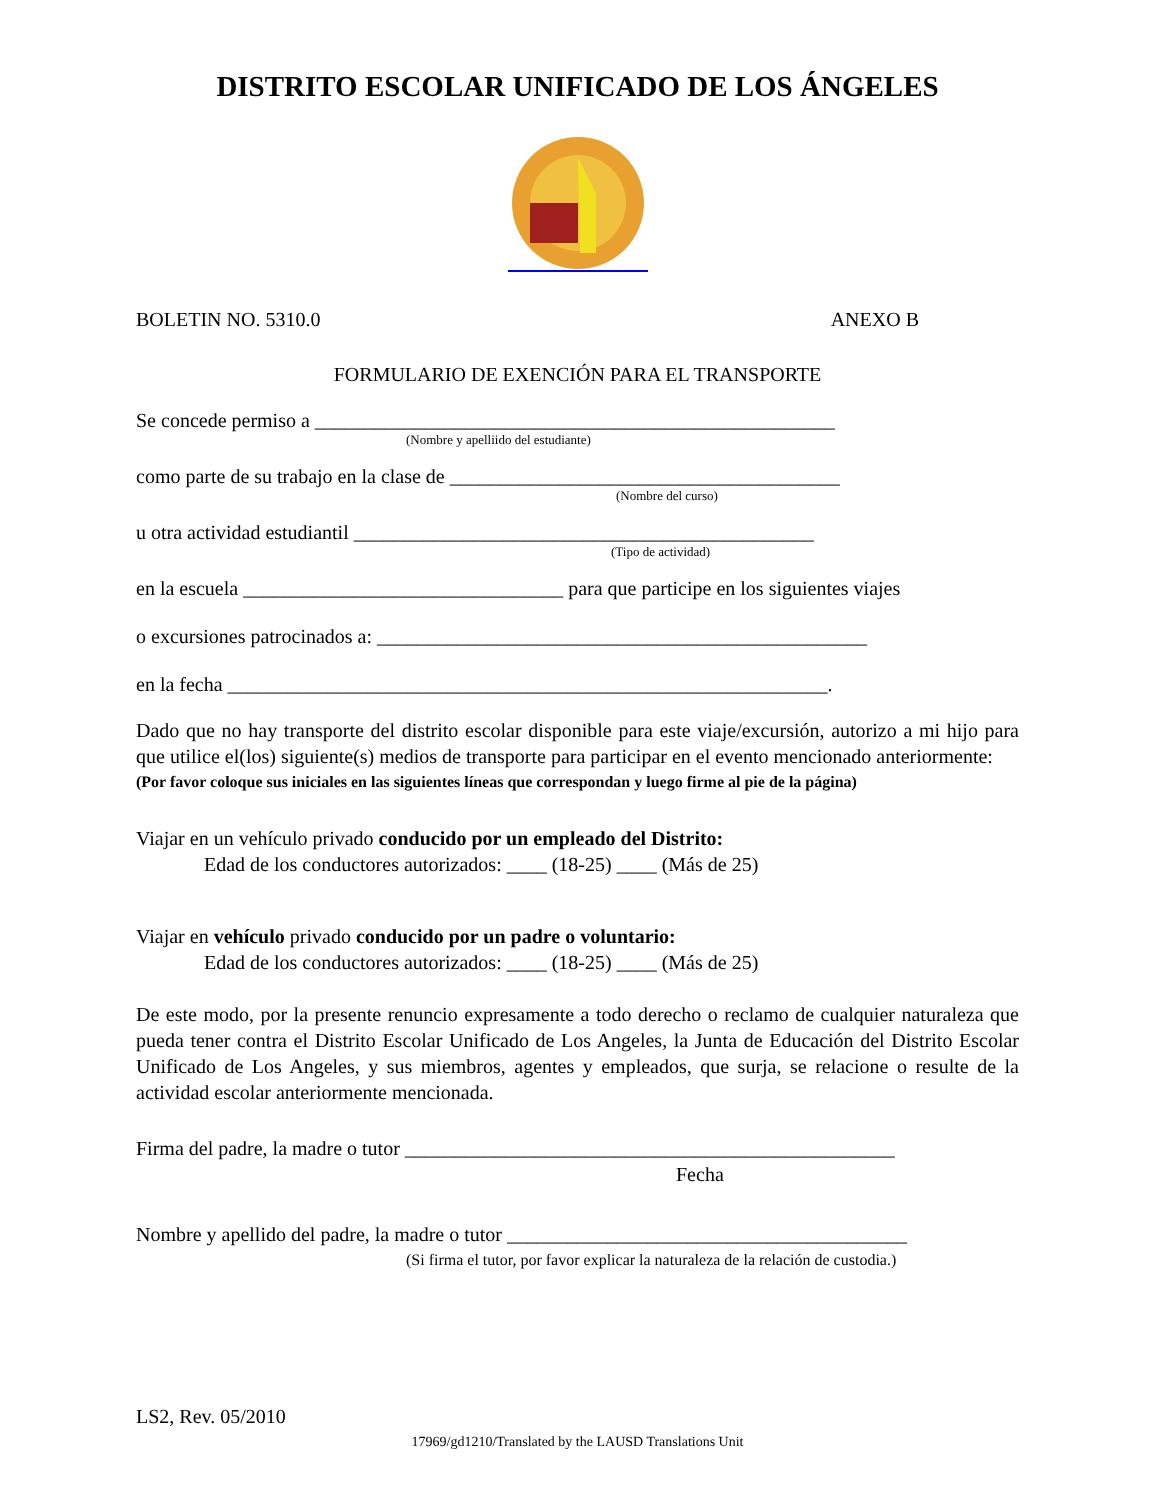DISTRITO ESCOLAR UNIFICADO DE LOS ÁNGELES
BOLETIN NO. 5310.0 ANEXO B
FORMULARIO DE EXENCIÓN PARA EL TRANSPORTE
Se concede permiso a ____________________________________________________
(Nombre y apelliido del estudiante)
como parte de su trabajo en la clase de _______________________________________
(Nombre del curso)
u otra actividad estudiantil ______________________________________________
(Tipo de actividad)
en la escuela ________________________________ para que participe en los siguientes viajes
o excursiones patrocinados a: _________________________________________________
en la fecha ____________________________________________________________.
Dado que no hay transporte del distrito escolar disponible para este viaje/excursión, autorizo a mi hijo para que utilice el(los) siguiente(s) medios de transporte para participar en el evento mencionado anteriormente:
(Por favor coloque sus iniciales en las siguientes líneas que correspondan y luego firme al pie de la página)
Viajar en un vehículo privado conducido por un empleado del Distrito:
Edad de los conductores autorizados: ____ (18-25) ____ (Más de 25)
Viajar en vehículo privado conducido por un padre o voluntario:
Edad de los conductores autorizados: ____ (18-25) ____ (Más de 25)
De este modo, por la presente renuncio expresamente a todo derecho o reclamo de cualquier naturaleza que pueda tener contra el Distrito Escolar Unificado de Los Angeles, la Junta de Educación del Distrito Escolar Unificado de Los Angeles, y sus miembros, agentes y empleados, que surja, se relacione o resulte de la actividad escolar anteriormente mencionada.
Firma del padre, la madre o tutor _________________________________________________
Fecha
Nombre y apellido del padre, la madre o tutor ________________________________________
(Si firma el tutor, por favor explicar la naturaleza de la relación de custodia.)
LS2, Rev. 05/2010
17969/gd1210/Translated by the LAUSD Translations Unit